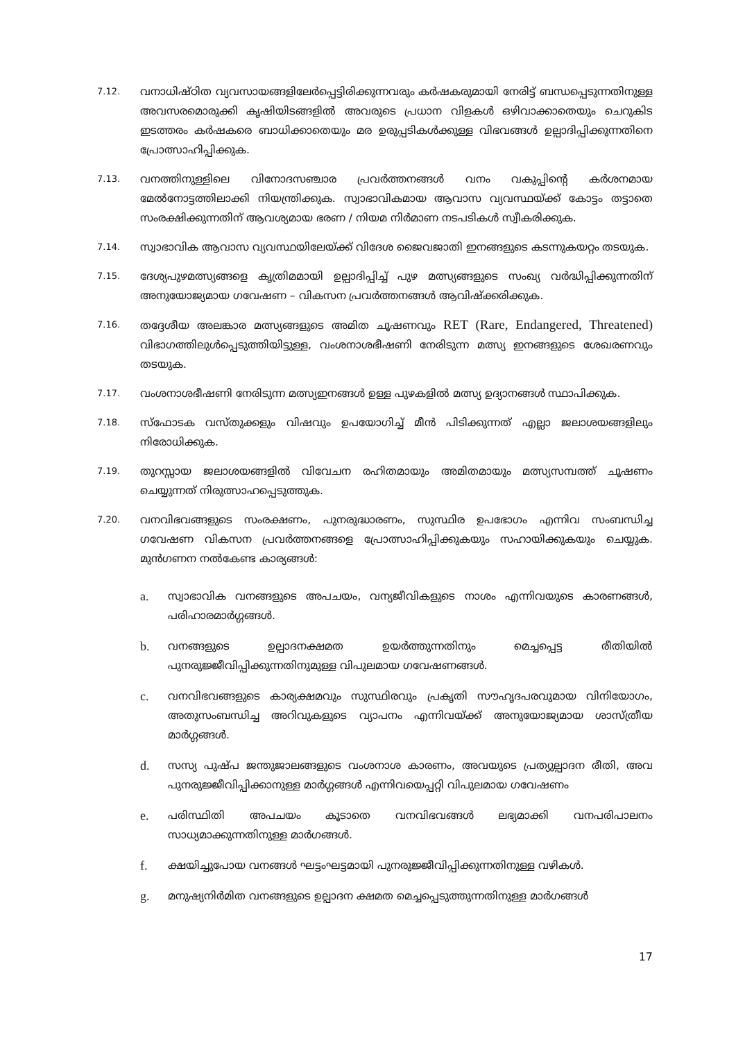7.12.
വനാധിഷ്ഠിത വ്യവസായങ്ങളിലേർപ്പെട്ടിരിക്കുന്നവരും കർഷകരുമായി നേരിട്ട് ബന്ധപ്പെടുന്നതിനുള്ള അവസരമൊരുക്കി കൃഷിയിടങ്ങളിൽ അവരുടെ പ്രധാന വിളകൾ ഒഴിവാക്കാതെയും ചെറുകിട ഇടത്തരം കർഷകരെ ബാധിക്കാതെയും മര ഉരുപ്പടികൾക്കുള്ള വിഭവങ്ങൾ ഉല്പാദിപ്പിക്കുന്നതിനെ പ്രോത്സാഹിപ്പിക്കുക.
7.13.
വനത്തിനുള്ളിലെ വിനോദസഞ്ചാര പ്രവർത്തനങ്ങൾ വനം വകുപ്പിന്റെ കർശനമായ മേൽനോട്ടത്തിലാക്കി നിയന്ത്രിക്കുക. സ്വാഭാവികമായ ആവാസ വ്യവസ്ഥയ്ക്ക് കോട്ടം തട്ടാതെ സംരക്ഷിക്കുന്നതിന് ആവശ്യമായ ഭരണ / നിയമ നിർമാണ നടപടികൾ സ്വീകരിക്കുക.
7.14.
സ്വാഭാവിക ആവാസ വ്യവസ്ഥയിലേയ്ക്ക് വിദേശ ജൈവജാതി ഇനങ്ങളുടെ കടന്നുകയറ്റം തടയുക.
7.15.
ദേശ്യപുഴമത്സ്യങ്ങളെ കൃത്രിമമായി ഉല്പാദിപ്പിച്ച് പുഴ മത്സ്യങ്ങളുടെ സംഖ്യ വർദ്ധിപ്പിക്കുന്നതിന് അനുയോജ്യമായ ഗവേഷണ – വികസന പ്രവർത്തനങ്ങൾ ആവിഷ്ക്കരിക്കുക.
7.16.
തദ്ദേശീയ അലങ്കാര മത്സ്യങ്ങളുടെ അമിത ചൂഷണവും RET (Rare, Endangered, Threatened) വിഭാഗത്തിലുൾപ്പെടുത്തിയിട്ടുള്ള, വംശനാശഭീഷണി നേരിടുന്ന മത്സ്യ ഇനങ്ങളുടെ ശേഖരണവും തടയുക.
7.17.
വംശനാശഭീഷണി നേരിടുന്ന മത്സ്യഇനങ്ങൾ ഉള്ള പുഴകളിൽ മത്സ്യ ഉദ്യാനങ്ങൾ സ്ഥാപിക്കുക.
7.18.
സ്ഫോടക വസ്തുക്കളും വിഷവും ഉപയോഗിച്ച് മീൻ പിടിക്കുന്നത് എല്ലാ ജലാശയങ്ങളിലും നിരോധിക്കുക.
7.19.
തുറസ്സായ ജലാശയങ്ങളിൽ വിവേചന രഹിതമായും അമിതമായും മത്സ്യസമ്പത്ത് ചൂഷണം ചെയ്യുന്നത് നിരുത്സാഹപ്പെടുത്തുക.
7.20.
വനവിഭവങ്ങളുടെ സംരക്ഷണം, പുനരുദ്ധാരണം, സുസ്ഥിര ഉപഭോഗം എന്നിവ സംബന്ധിച്ച ഗവേഷണ വികസന പ്രവർത്തനങ്ങളെ പ്രോത്സാഹിപ്പിക്കുകയും സഹായിക്കുകയും ചെയ്യുക. മുൻഗണന നൽകേണ്ട കാര്യങ്ങൾ:
a.
സ്വാഭാവിക വനങ്ങളുടെ അപചയം, വന്യജീവികളുടെ നാശം എന്നിവയുടെ കാരണങ്ങൾ, പരിഹാരമാർഗ്ഗങ്ങൾ.
b.
വനങ്ങളുടെ ഉല്പാദനക്ഷമത ഉയർത്തുന്നതിനും മെച്ചപ്പെട്ട രീതിയിൽ പുനരുജ്ജീവിപ്പിക്കുന്നതിനുമുള്ള വിപുലമായ ഗവേഷണങ്ങൾ.
c.
വനവിഭവങ്ങളുടെ കാര്യക്ഷമവും സുസ്ഥിരവും പ്രകൃതി സൗഹൃദപരവുമായ വിനിയോഗം, അതുസംബന്ധിച്ച അറിവുകളുടെ വ്യാപനം എന്നിവയ്ക്ക് അനുയോജ്യമായ ശാസ്ത്രീയ മാർഗ്ഗങ്ങൾ.
d.
സസ്യ പുഷ്പ ജന്തുജാലങ്ങളുടെ വംശനാശ കാരണം, അവയുടെ പ്രത്യുല്പാദന രീതി, അവ പുനരുജ്ജീവിപ്പിക്കാനുള്ള മാർഗ്ഗങ്ങൾ എന്നിവയെപ്പറ്റി വിപുലമായ ഗവേഷണം
e.
പരിസ്ഥിതി അപചയം കൂടാതെ വനവിഭവങ്ങൾ ലഭ്യമാക്കി വനപരിപാലനം സാധ്യമാക്കുന്നതിനുള്ള മാർഗങ്ങൾ.
f.
ക്ഷയിച്ചുപോയ വനങ്ങൾ ഘട്ടംഘട്ടമായി പുനരുജ്ജീവിപ്പിക്കുന്നതിനുള്ള വഴികൾ.
g.
മനുഷ്യനിർമിത വനങ്ങളുടെ ഉല്പാദന ക്ഷമത മെച്ചപ്പെടുത്തുന്നതിനുള്ള മാർഗങ്ങൾ
17